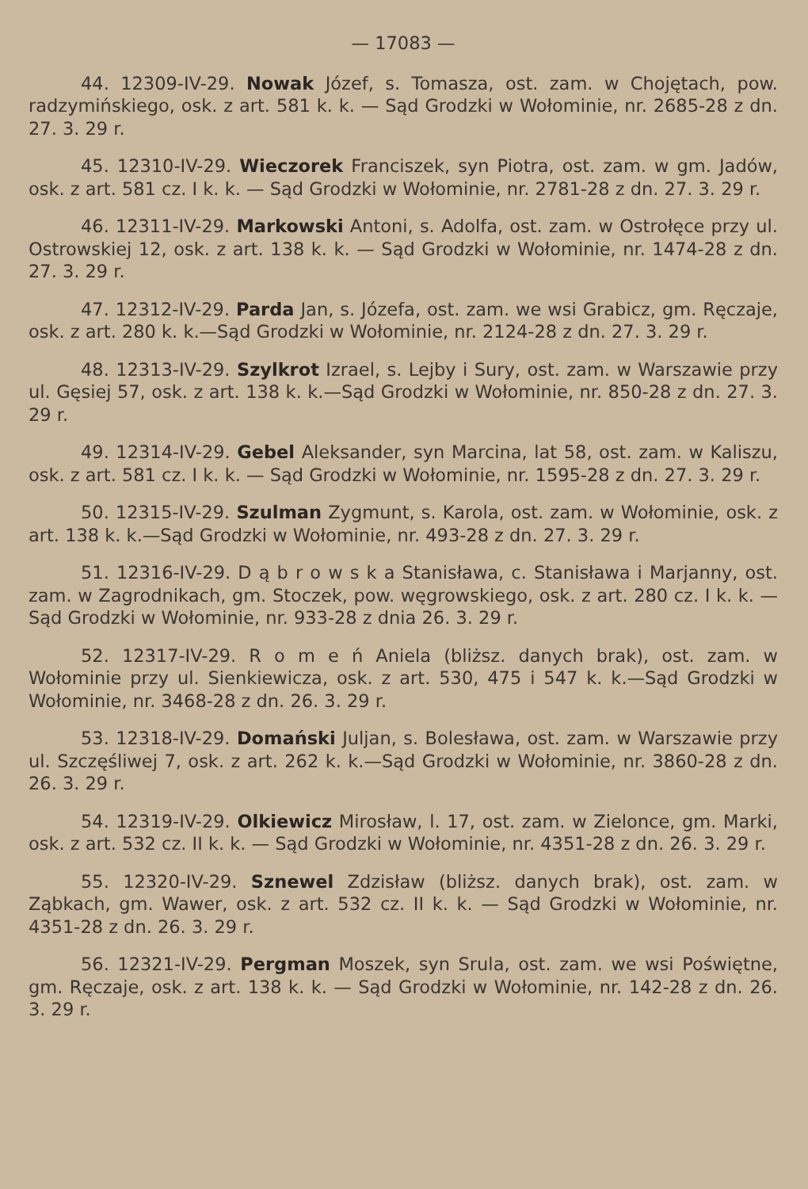— 17083 —
44. 12309-IV-29. Nowak Józef, s. Tomasza, ost. zam. w Chojętach, pow. radzymińskiego, osk. z art. 581 k. k. — Sąd Grodzki w Wołominie, nr. 2685-28 z dn. 27. 3. 29 r.
45. 12310-IV-29. Wieczorek Franciszek, syn Piotra, ost. zam. w gm. Jadów, osk. z art. 581 cz. I k. k. — Sąd Grodzki w Wołominie, nr. 2781-28 z dn. 27. 3. 29 r.
46. 12311-IV-29. Markowski Antoni, s. Adolfa, ost. zam. w Ostrołęce przy ul. Ostrowskiej 12, osk. z art. 138 k. k. — Sąd Grodzki w Wołominie, nr. 1474-28 z dn. 27. 3. 29 r.
47. 12312-IV-29. Parda Jan, s. Józefa, ost. zam. we wsi Grabicz, gm. Ręczaje, osk. z art. 280 k. k.—Sąd Grodzki w Wołominie, nr. 2124-28 z dn. 27. 3. 29 r.
48. 12313-IV-29. Szylkrot Izrael, s. Lejby i Sury, ost. zam. w Warszawie przy ul. Gęsiej 57, osk. z art. 138 k. k.—Sąd Grodzki w Wołominie, nr. 850-28 z dn. 27. 3. 29 r.
49. 12314-IV-29. Gebel Aleksander, syn Marcina, lat 58, ost. zam. w Kaliszu, osk. z art. 581 cz. I k. k. — Sąd Grodzki w Wołominie, nr. 1595-28 z dn. 27. 3. 29 r.
50. 12315-IV-29. Szulman Zygmunt, s. Karola, ost. zam. w Wołominie, osk. z art. 138 k. k.—Sąd Grodzki w Wołominie, nr. 493-28 z dn. 27. 3. 29 r.
51. 12316-IV-29. D ą b r o w s k a Stanisława, c. Stanisława i Marjanny, ost. zam. w Zagrodnikach, gm. Stoczek, pow. węgrowskiego, osk. z art. 280 cz. I k. k. — Sąd Grodzki w Wołominie, nr. 933-28 z dnia 26. 3. 29 r.
52. 12317-IV-29. R o m e ń Aniela (bliższ. danych brak), ost. zam. w Wołominie przy ul. Sienkiewicza, osk. z art. 530, 475 i 547 k. k.—Sąd Grodzki w Wołominie, nr. 3468-28 z dn. 26. 3. 29 r.
53. 12318-IV-29. Domański Juljan, s. Bolesława, ost. zam. w Warszawie przy ul. Szczęśliwej 7, osk. z art. 262 k. k.—Sąd Grodzki w Wołominie, nr. 3860-28 z dn. 26. 3. 29 r.
54. 12319-IV-29. Olkiewicz Mirosław, l. 17, ost. zam. w Zielonce, gm. Marki, osk. z art. 532 cz. II k. k. — Sąd Grodzki w Wołominie, nr. 4351-28 z dn. 26. 3. 29 r.
55. 12320-IV-29. Sznewel Zdzisław (bliższ. danych brak), ost. zam. w Ząbkach, gm. Wawer, osk. z art. 532 cz. II k. k. — Sąd Grodzki w Wołominie, nr. 4351-28 z dn. 26. 3. 29 r.
56. 12321-IV-29. Pergman Moszek, syn Srula, ost. zam. we wsi Poświętne, gm. Ręczaje, osk. z art. 138 k. k. — Sąd Grodzki w Wołominie, nr. 142-28 z dn. 26. 3. 29 r.